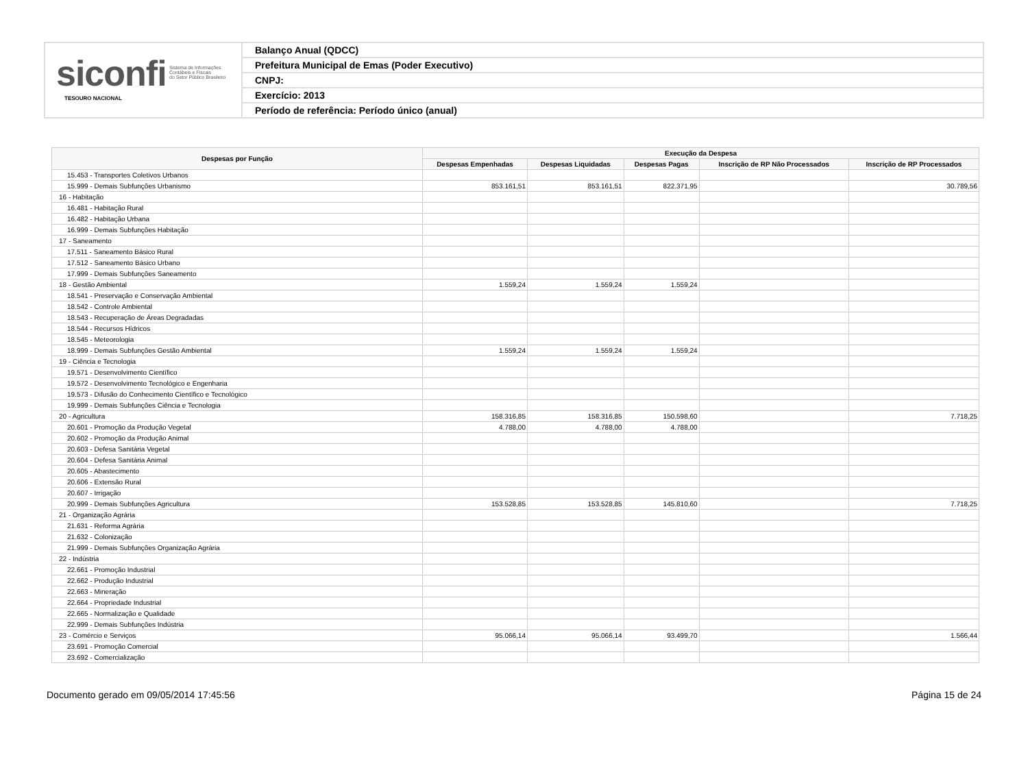siconfi Sistema de Informações
Contábeis e Fiscais
do Setor Público Brasileiro
TESOURO NACIONAL
Balanço Anual (QDCC)
Prefeitura Municipal de Emas (Poder Executivo)
CNPJ:
Exercício: 2013
Período de referência: Período único (anual)
| Despesas por Função | Execução da Despesa | | | | |
| --- | --- | --- | --- | --- | --- |
| | Despesas Empenhadas | Despesas Liquidadas | Despesas Pagas | Inscrição de RP Não Processados | Inscrição de RP Processados |
| 15.453 - Transportes Coletivos Urbanos | | | | | |
| 15.999 - Demais Subfunções Urbanismo | 853.161,51 | 853.161,51 | 822.371,95 | | 30.789,56 |
| 16 - Habitação | | | | | |
| 16.481 - Habitação Rural | | | | | |
| 16.482 - Habitação Urbana | | | | | |
| 16.999 - Demais Subfunções Habitação | | | | | |
| 17 - Saneamento | | | | | |
| 17.511 - Saneamento Básico Rural | | | | | |
| 17.512 - Saneamento Básico Urbano | | | | | |
| 17.999 - Demais Subfunções Saneamento | | | | | |
| 18 - Gestão Ambiental | 1.559,24 | 1.559,24 | 1.559,24 | | |
| 18.541 - Preservação e Conservação Ambiental | | | | | |
| 18.542 - Controle Ambiental | | | | | |
| 18.543 - Recuperação de Áreas Degradadas | | | | | |
| 18.544 - Recursos Hídricos | | | | | |
| 18.545 - Meteorologia | | | | | |
| 18.999 - Demais Subfunções Gestão Ambiental | 1.559,24 | 1.559,24 | 1.559,24 | | |
| 19 - Ciência e Tecnologia | | | | | |
| 19.571 - Desenvolvimento Científico | | | | | |
| 19.572 - Desenvolvimento Tecnológico e Engenharia | | | | | |
| 19.573 - Difusão do Conhecimento Científico e Tecnológico | | | | | |
| 19.999 - Demais Subfunções Ciência e Tecnologia | | | | | |
| 20 - Agricultura | 158.316,85 | 158.316,85 | 150.598,60 | | 7.718,25 |
| 20.601 - Promoção da Produção Vegetal | 4.788,00 | 4.788,00 | 4.788,00 | | |
| 20.602 - Promoção da Produção Animal | | | | | |
| 20.603 - Defesa Sanitária Vegetal | | | | | |
| 20.604 - Defesa Sanitária Animal | | | | | |
| 20.605 - Abastecimento | | | | | |
| 20.606 - Extensão Rural | | | | | |
| 20.607 - Irrigação | | | | | |
| 20.999 - Demais Subfunções Agricultura | 153.528,85 | 153.528,85 | 145.810,60 | | 7.718,25 |
| 21 - Organização Agrária | | | | | |
| 21.631 - Reforma Agrária | | | | | |
| 21.632 - Colonização | | | | | |
| 21.999 - Demais Subfunções Organização Agrária | | | | | |
| 22 - Indústria | | | | | |
| 22.661 - Promoção Industrial | | | | | |
| 22.662 - Produção Industrial | | | | | |
| 22.663 - Mineração | | | | | |
| 22.664 - Propriedade Industrial | | | | | |
| 22.665 - Normalização e Qualidade | | | | | |
| 22.999 - Demais Subfunções Indústria | | | | | |
| 23 - Comércio e Serviços | 95.066,14 | 95.066,14 | 93.499,70 | | 1.566,44 |
| 23.691 - Promoção Comercial | | | | | |
| 23.692 - Comercialização | | | | | |
Documento gerado em 09/05/2014 17:45:56 Página 15 de 24